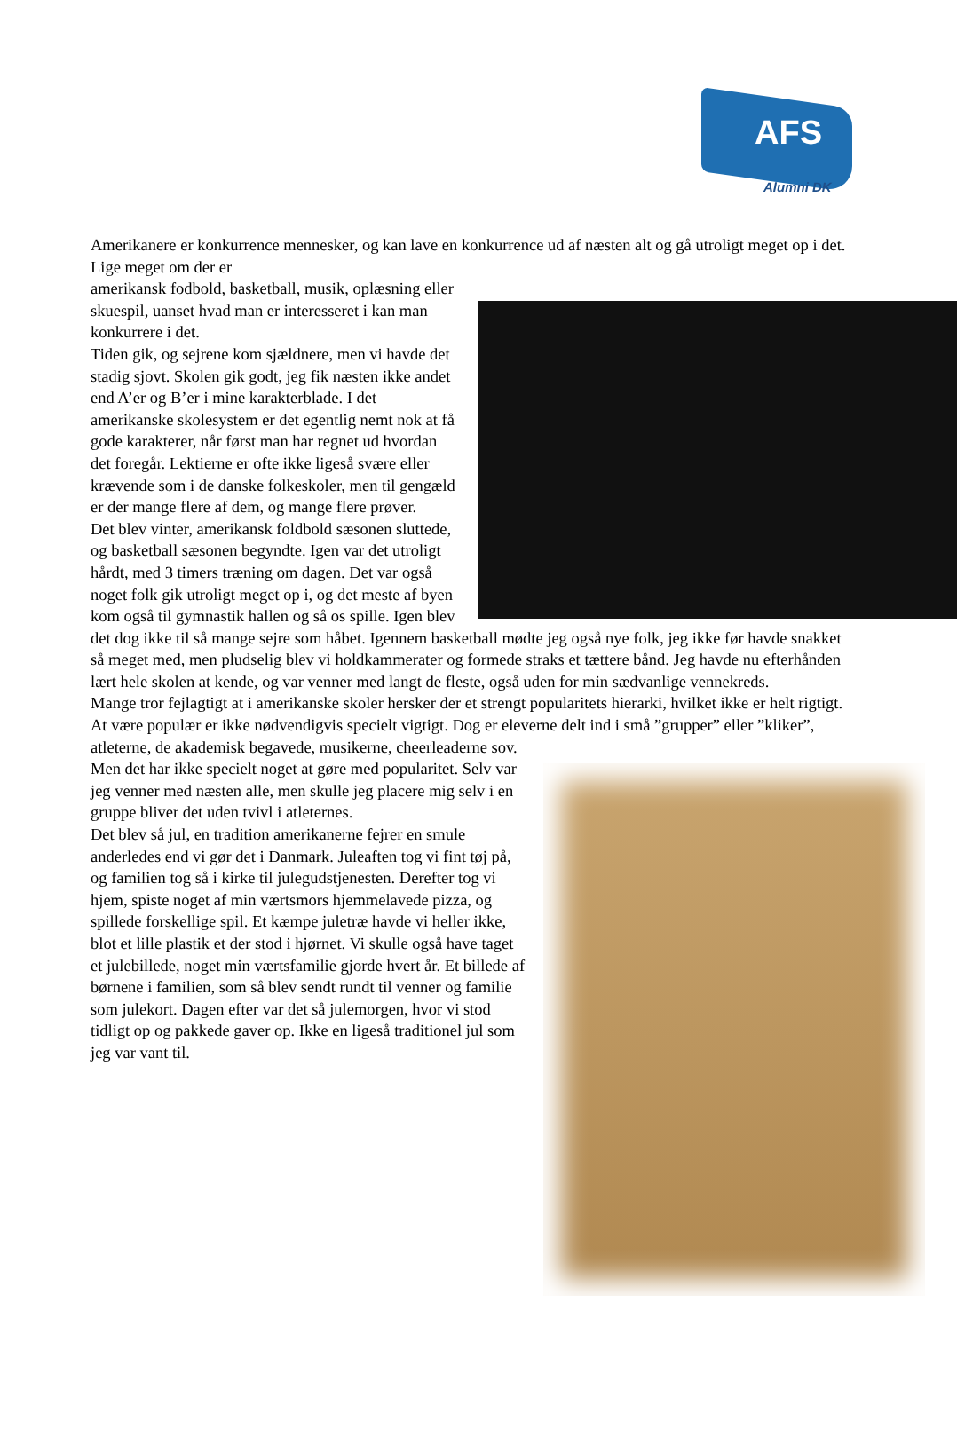AFS
Alumni DK
Amerikanere er konkurrence mennesker, og kan lave en konkurrence ud af næsten alt og gå utroligt meget op i det. Lige meget om der er
amerikansk fodbold, basketball, musik, oplæsning eller skuespil, uanset hvad man er interesseret i kan man konkurrere i det.
Tiden gik, og sejrene kom sjældnere, men vi havde det stadig sjovt. Skolen gik godt, jeg fik næsten ikke andet end A’er og B’er i mine karakterblade. I det amerikanske skolesystem er det egentlig nemt nok at få gode karakterer, når først man har regnet ud hvordan det foregår. Lektierne er ofte ikke ligeså svære eller krævende som i de danske folkeskoler, men til gengæld er der mange flere af dem, og mange flere prøver.
Det blev vinter, amerikansk foldbold sæsonen sluttede, og basketball sæsonen begyndte. Igen var det utroligt hårdt, med 3 timers træning om dagen. Det var også noget folk gik utroligt meget op i, og det meste af byen kom også til gymnastik hallen og så os spille. Igen blev det dog ikke til så mange sejre som håbet. Igennem basketball mødte jeg også nye folk, jeg ikke før havde snakket så meget med, men pludselig blev vi holdkammerater og formede straks et tættere bånd. Jeg havde nu efterhånden lært hele skolen at kende, og var venner med langt de fleste, også uden for min sædvanlige vennekreds.
Mange tror fejlagtigt at i amerikanske skoler hersker der et strengt popularitets hierarki, hvilket ikke er helt rigtigt. At være populær er ikke nødvendigvis specielt vigtigt. Dog er eleverne delt ind i små ”grupper” eller ”kliker”, atleterne, de akademisk
begavede, musikerne, cheerleaderne sov. Men det har ikke specielt noget at gøre med popularitet. Selv var jeg venner med næsten alle, men skulle jeg placere mig selv i en gruppe bliver det uden tvivl i atleternes.
Det blev så jul, en tradition amerikanerne fejrer en smule anderledes end vi gør det i Danmark. Juleaften tog vi fint tøj på, og familien tog så i kirke til julegudstjenesten. Derefter tog vi hjem, spiste noget af min værtsmors hjemmelavede pizza, og spillede forskellige spil. Et kæmpe juletræ havde vi heller ikke, blot et lille plastik et der stod i hjørnet. Vi skulle også have taget et julebillede, noget min værtsfamilie gjorde hvert år. Et billede af børnene i familien, som så blev sendt rundt til venner og familie som julekort. Dagen efter var det så julemorgen, hvor vi stod tidligt op og pakkede gaver op. Ikke en ligeså traditionel jul som jeg var vant til.